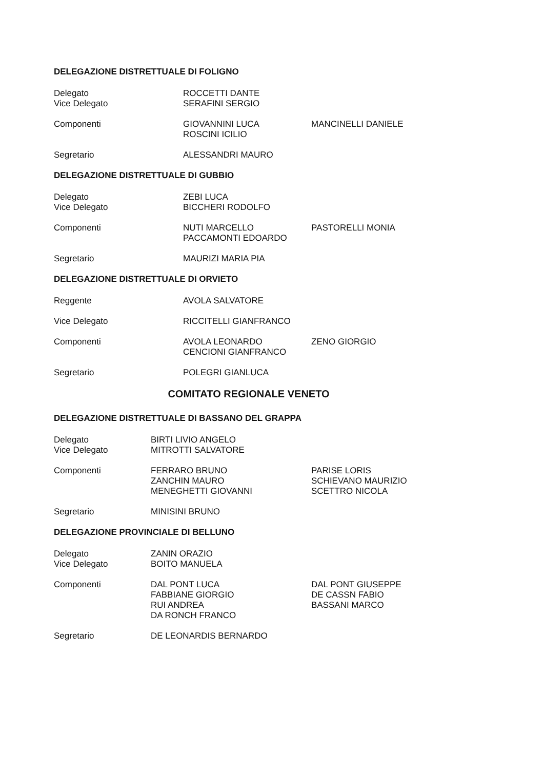DELEGAZIONE DISTRETTUALE DI FOLIGNO
Delegato
Vice Delegato
ROCCETTI DANTE
SERAFINI SERGIO
Componenti GIOVANNINI LUCA
ROSCINI ICILIO
MANCINELLI DANIELE
Segretario ALESSANDRI MAURO
DELEGAZIONE DISTRETTUALE DI GUBBIO
Delegato
Vice Delegato
ZEBI LUCA
BICCHERI RODOLFO
Componenti NUTI MARCELLO
PACCAMONTI EDOARDO
PASTORELLI MONIA
Segretario MAURIZI MARIA PIA
DELEGAZIONE DISTRETTUALE DI ORVIETO
Reggente AVOLA SALVATORE
Vice Delegato RICCITELLI GIANFRANCO
Componenti AVOLA LEONARDO
CENCIONI GIANFRANCO
ZENO GIORGIO
Segretario POLEGRI GIANLUCA
COMITATO REGIONALE VENETO
DELEGAZIONE DISTRETTUALE DI BASSANO DEL GRAPPA
Delegato
Vice Delegato
BIRTI LIVIO ANGELO
MITROTTI SALVATORE
Componenti FERRARO BRUNO
ZANCHIN MAURO
MENEGHETTI GIOVANNI
PARISE LORIS
SCHIEVANO MAURIZIO
SCETTRO NICOLA
Segretario MINISINI BRUNO
DELEGAZIONE PROVINCIALE DI BELLUNO
Delegato
Vice Delegato
ZANIN ORAZIO
BOITO MANUELA
Componenti DAL PONT LUCA
FABBIANE GIORGIO
RUI ANDREA
DA RONCH FRANCO
DAL PONT GIUSEPPE
DE CASSN FABIO
BASSANI MARCO
Segretario DE LEONARDIS BERNARDO